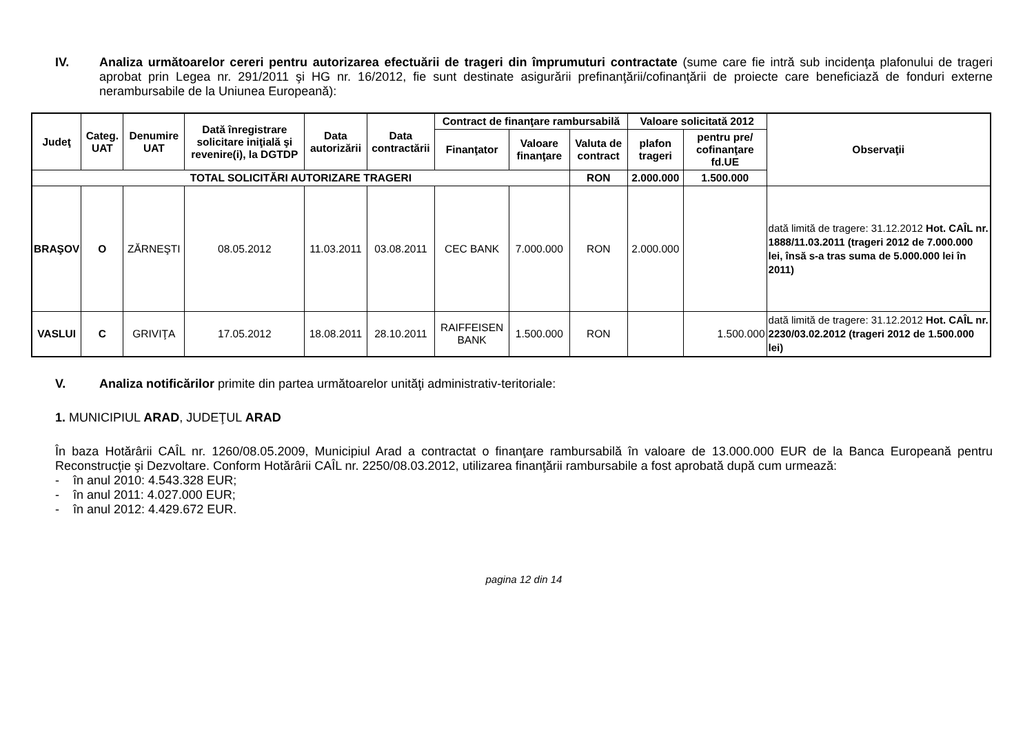IV. Analiza următoarelor cereri pentru autorizarea efectuării de trageri din împrumuturi contractate (sume care fie intră sub incidenţa plafonului de trageri aprobat prin Legea nr. 291/2011 şi HG nr. 16/2012, fie sunt destinate asigurării prefinanţării/cofinanţării de proiecte care beneficiază de fonduri externe nerambursabile de la Uniunea Europeană):
| Judeţ | Categ. UAT | Denumire UAT | Dată înregistrare solicitare iniţială şi revenire(i), la DGTDP | Data autorizării | Data contractării | Contract de finanţare rambursabilă | | | Valoare solicitată 2012 | | Observaţii |
| --- | --- | --- | --- | --- | --- | --- | --- | --- | --- | --- | --- |
| | | | | | | Finanţator | Valoare finanţare | Valuta de contract | plafon trageri | pentru pre/ cofinanţare fd.UE | |
| TOTAL SOLICITĂRI AUTORIZARE TRAGERI | | | | | | | | RON | 2.000.000 | 1.500.000 | |
| BRAŞOV | O | ZĂRNEŞTI | 08.05.2012 | 11.03.2011 | 03.08.2011 | CEC BANK | 7.000.000 | RON | 2.000.000 | | dată limită de tragere: 31.12.2012 Hot. CAÎL nr. 1888/11.03.2011 (trageri 2012 de 7.000.000 lei, însă s-a tras suma de 5.000.000 lei în 2011) |
| VASLUI | C | GRIVIŢA | 17.05.2012 | 18.08.2011 | 28.10.2011 | RAIFFEISEN BANK | 1.500.000 | RON | | 1.500.000 | dată limită de tragere: 31.12.2012 Hot. CAÎL nr. 2230/03.02.2012 (trageri 2012 de 1.500.000 lei) |
V. Analiza notificărilor primite din partea următoarelor unităţi administrativ-teritoriale:
1. MUNICIPIUL ARAD, JUDEŢUL ARAD
În baza Hotărârii CAÎL nr. 1260/08.05.2009, Municipiul Arad a contractat o finanţare rambursabilă în valoare de 13.000.000 EUR de la Banca Europeană pentru Reconstrucţie şi Dezvoltare. Conform Hotărârii CAÎL nr. 2250/08.03.2012, utilizarea finanţării rambursabile a fost aprobată după cum urmează:
- în anul 2010: 4.543.328 EUR;
- în anul 2011: 4.027.000 EUR;
- în anul 2012: 4.429.672 EUR.
pagina 12 din 14